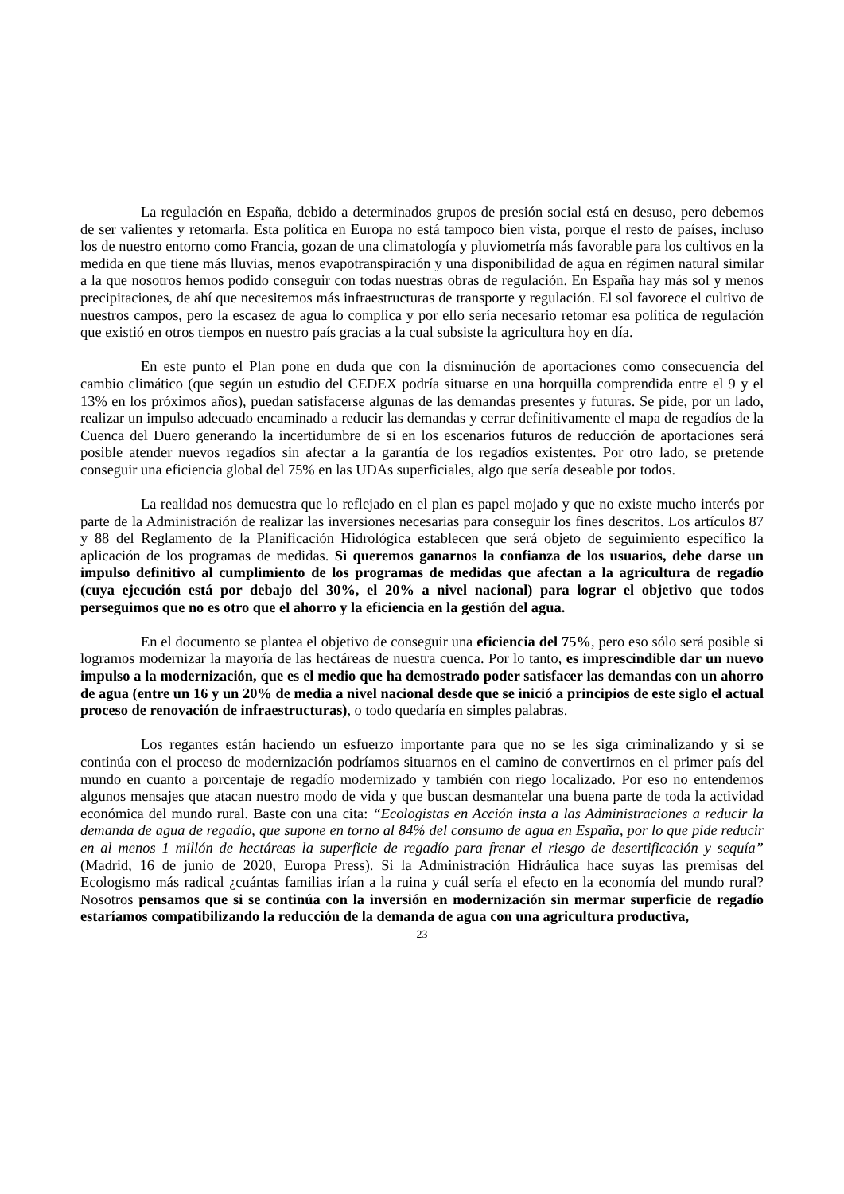La regulación en España, debido a determinados grupos de presión social está en desuso, pero debemos de ser valientes y retomarla. Esta política en Europa no está tampoco bien vista, porque el resto de países, incluso los de nuestro entorno como Francia, gozan de una climatología y pluviometría más favorable para los cultivos en la medida en que tiene más lluvias, menos evapotranspiración y una disponibilidad de agua en régimen natural similar a la que nosotros hemos podido conseguir con todas nuestras obras de regulación. En España hay más sol y menos precipitaciones, de ahí que necesitemos más infraestructuras de transporte y regulación. El sol favorece el cultivo de nuestros campos, pero la escasez de agua lo complica y por ello sería necesario retomar esa política de regulación que existió en otros tiempos en nuestro país gracias a la cual subsiste la agricultura hoy en día.
En este punto el Plan pone en duda que con la disminución de aportaciones como consecuencia del cambio climático (que según un estudio del CEDEX podría situarse en una horquilla comprendida entre el 9 y el 13% en los próximos años), puedan satisfacerse algunas de las demandas presentes y futuras. Se pide, por un lado, realizar un impulso adecuado encaminado a reducir las demandas y cerrar definitivamente el mapa de regadíos de la Cuenca del Duero generando la incertidumbre de si en los escenarios futuros de reducción de aportaciones será posible atender nuevos regadíos sin afectar a la garantía de los regadíos existentes. Por otro lado, se pretende conseguir una eficiencia global del 75% en las UDAs superficiales, algo que sería deseable por todos.
La realidad nos demuestra que lo reflejado en el plan es papel mojado y que no existe mucho interés por parte de la Administración de realizar las inversiones necesarias para conseguir los fines descritos. Los artículos 87 y 88 del Reglamento de la Planificación Hidrológica establecen que será objeto de seguimiento específico la aplicación de los programas de medidas. Si queremos ganarnos la confianza de los usuarios, debe darse un impulso definitivo al cumplimiento de los programas de medidas que afectan a la agricultura de regadío (cuya ejecución está por debajo del 30%, el 20% a nivel nacional) para lograr el objetivo que todos perseguimos que no es otro que el ahorro y la eficiencia en la gestión del agua.
En el documento se plantea el objetivo de conseguir una eficiencia del 75%, pero eso sólo será posible si logramos modernizar la mayoría de las hectáreas de nuestra cuenca. Por lo tanto, es imprescindible dar un nuevo impulso a la modernización, que es el medio que ha demostrado poder satisfacer las demandas con un ahorro de agua (entre un 16 y un 20% de media a nivel nacional desde que se inició a principios de este siglo el actual proceso de renovación de infraestructuras), o todo quedaría en simples palabras.
Los regantes están haciendo un esfuerzo importante para que no se les siga criminalizando y si se continúa con el proceso de modernización podríamos situarnos en el camino de convertirnos en el primer país del mundo en cuanto a porcentaje de regadío modernizado y también con riego localizado. Por eso no entendemos algunos mensajes que atacan nuestro modo de vida y que buscan desmantelar una buena parte de toda la actividad económica del mundo rural. Baste con una cita: “Ecologistas en Acción insta a las Administraciones a reducir la demanda de agua de regadío, que supone en torno al 84% del consumo de agua en España, por lo que pide reducir en al menos 1 millón de hectáreas la superficie de regadío para frenar el riesgo de desertificación y sequía” (Madrid, 16 de junio de 2020, Europa Press). Si la Administración Hidráulica hace suyas las premisas del Ecologismo más radical ¿cuántas familias irían a la ruina y cuál sería el efecto en la economía del mundo rural? Nosotros pensamos que si se continúa con la inversión en modernización sin mermar superficie de regadío estaríamos compatibilizando la reducción de la demanda de agua con una agricultura productiva,
23